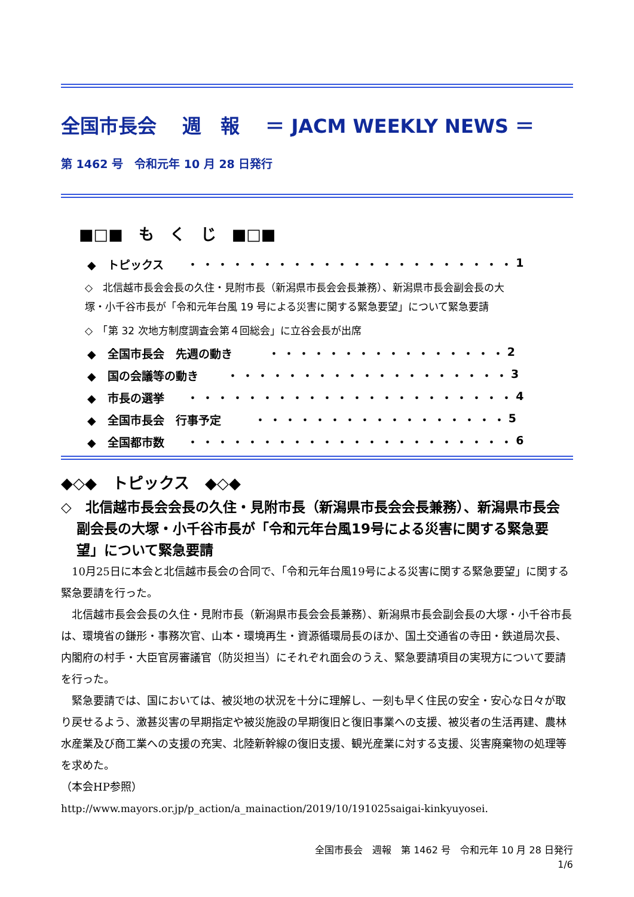全国市長会　 週　報　 ＝ JACM WEEKLY NEWS ＝
第 1462 号　令和元年 10 月 28 日発行
■□■　も　く　じ　■□■
◆　トピックス ・・・・・・・・・・・・・・・・・・・・・・ 1
◇　北信越市長会会長の久住・見附市長（新潟県市長会会長兼務）、新潟県市長会副会長の大塚・小千谷市長が「令和元年台風 19 号による災害に関する緊急要望」について緊急要請
◇　「第 32 次地方制度調査会第４回総会」に立谷会長が出席
◆　全国市長会　先週の動き ・・・・・・・・・・・・・・・・ 2
◆　国の会議等の動き ・・・・・・・・・・・・・・・・・・・ 3
◆　市長の選挙 ・・・・・・・・・・・・・・・・・・・・・・ 4
◆　全国市長会　行事予定 ・・・・・・・・・・・・・・・・・ 5
◆　全国都市数 ・・・・・・・・・・・・・・・・・・・・・・ 6
◆◇◆　トピックス　◆◇◆
◇　北信越市長会会長の久住・見附市長（新潟県市長会会長兼務）、新潟県市長会副会長の大塚・小千谷市長が「令和元年台風19号による災害に関する緊急要望」について緊急要請
10月25日に本会と北信越市長会の合同で、「令和元年台風19号による災害に関する緊急要望」に関する緊急要請を行った。
北信越市長会会長の久住・見附市長（新潟県市長会会長兼務）、新潟県市長会副会長の大塚・小千谷市長は、環境省の鎌形・事務次官、山本・環境再生・資源循環局長のほか、国土交通省の寺田・鉄道局次長、内閣府の村手・大臣官房審議官（防災担当）にそれぞれ面会のうえ、緊急要請項目の実現方について要請を行った。
緊急要請では、国においては、被災地の状況を十分に理解し、一刻も早く住民の安全・安心な日々が取り戻せるよう、激甚災害の早期指定や被災施設の早期復旧と復旧事業への支援、被災者の生活再建、農林水産業及び商工業への支援の充実、北陸新幹線の復旧支援、観光産業に対する支援、災害廃棄物の処理等を求めた。
（本会HP参照）
http://www.mayors.or.jp/p_action/a_mainaction/2019/10/191025saigai-kinkyuyosei.
全国市長会　週報　第 1462 号　令和元年 10 月 28 日発行
1/6